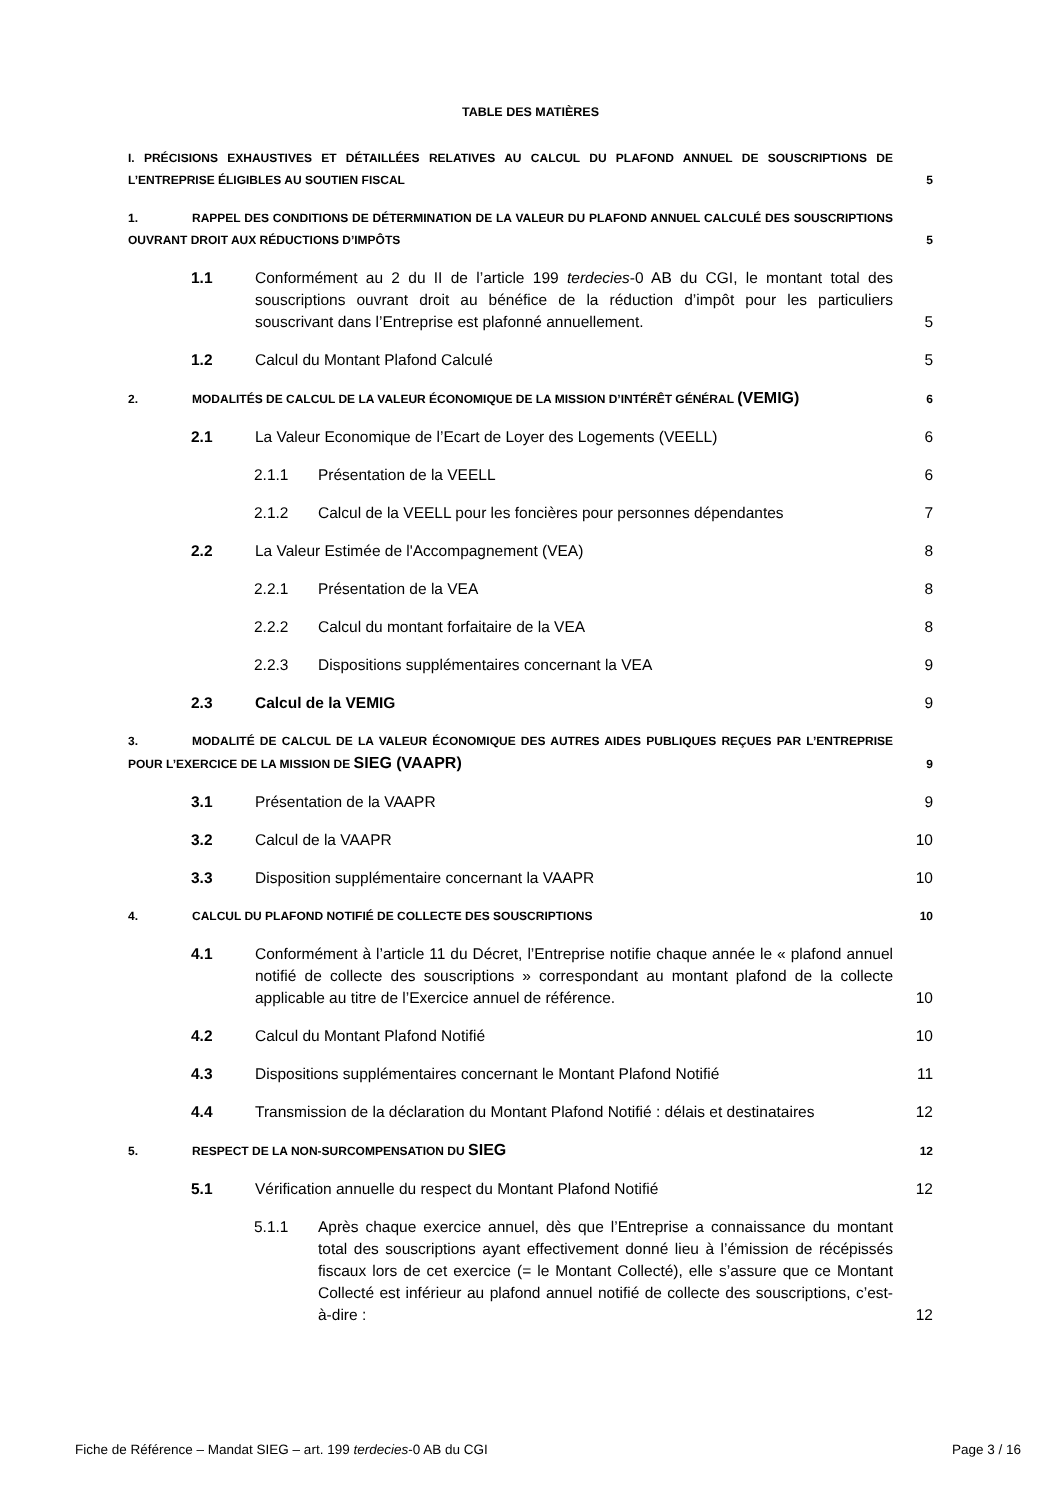TABLE DES MATIÈRES
I. PRÉCISIONS EXHAUSTIVES ET DÉTAILLÉES RELATIVES AU CALCUL DU PLAFOND ANNUEL DE SOUSCRIPTIONS DE L’ENTREPRISE ÉLIGIBLES AU SOUTIEN FISCAL
5
1. RAPPEL DES CONDITIONS DE DÉTERMINATION DE LA VALEUR DU PLAFOND ANNUEL CALCULÉ DES SOUSCRIPTIONS OUVRANT DROIT AUX RÉDUCTIONS D’IMPÔTS
5
1.1
Conformément au 2 du II de l’article 199 terdecies-0 AB du CGI, le montant total des souscriptions ouvrant droit au bénéfice de la réduction d’impôt pour les particuliers souscrivant dans l’Entreprise est plafonné annuellement.
5
1.2
Calcul du Montant Plafond Calculé
5
2. MODALITÉS DE CALCUL DE LA VALEUR ÉCONOMIQUE DE LA MISSION D’INTÉRÊT GÉNÉRAL (VEMIG)
6
2.1
La Valeur Economique de l’Ecart de Loyer des Logements (VEELL)
6
2.1.1
Présentation de la VEELL
6
2.1.2
Calcul de la VEELL pour les foncières pour personnes dépendantes
7
2.2
La Valeur Estimée de l'Accompagnement (VEA)
8
2.2.1
Présentation de la VEA
8
2.2.2
Calcul du montant forfaitaire de la VEA
8
2.2.3
Dispositions supplémentaires concernant la VEA
9
2.3
Calcul de la VEMIG
9
3. MODALITÉ DE CALCUL DE LA VALEUR ÉCONOMIQUE DES AUTRES AIDES PUBLIQUES REÇUES PAR L’ENTREPRISE POUR L’EXERCICE DE LA MISSION DE SIEG (VAAPR)
9
3.1
Présentation de la VAAPR
9
3.2
Calcul de la VAAPR
10
3.3
Disposition supplémentaire concernant la VAAPR
10
4. CALCUL DU PLAFOND NOTIFIÉ DE COLLECTE DES SOUSCRIPTIONS
10
4.1
Conformément à l’article 11 du Décret, l’Entreprise notifie chaque année le « plafond annuel notifié de collecte des souscriptions » correspondant au montant plafond de la collecte applicable au titre de l’Exercice annuel de référence.
10
4.2
Calcul du Montant Plafond Notifié
10
4.3
Dispositions supplémentaires concernant le Montant Plafond Notifié
11
4.4
Transmission de la déclaration du Montant Plafond Notifié : délais et destinataires
12
5. RESPECT DE LA NON-SURCOMPENSATION DU SIEG
12
5.1
Vérification annuelle du respect du Montant Plafond Notifié
12
5.1.1
Après chaque exercice annuel, dès que l’Entreprise a connaissance du montant total des souscriptions ayant effectivement donné lieu à l’émission de récépissés fiscaux lors de cet exercice (= le Montant Collecté), elle s’assure que ce Montant Collecté est inférieur au plafond annuel notifié de collecte des souscriptions, c’est-à-dire :
12
Fiche de Référence – Mandat SIEG – art. 199 terdecies-0 AB du CGI Page 3 / 16